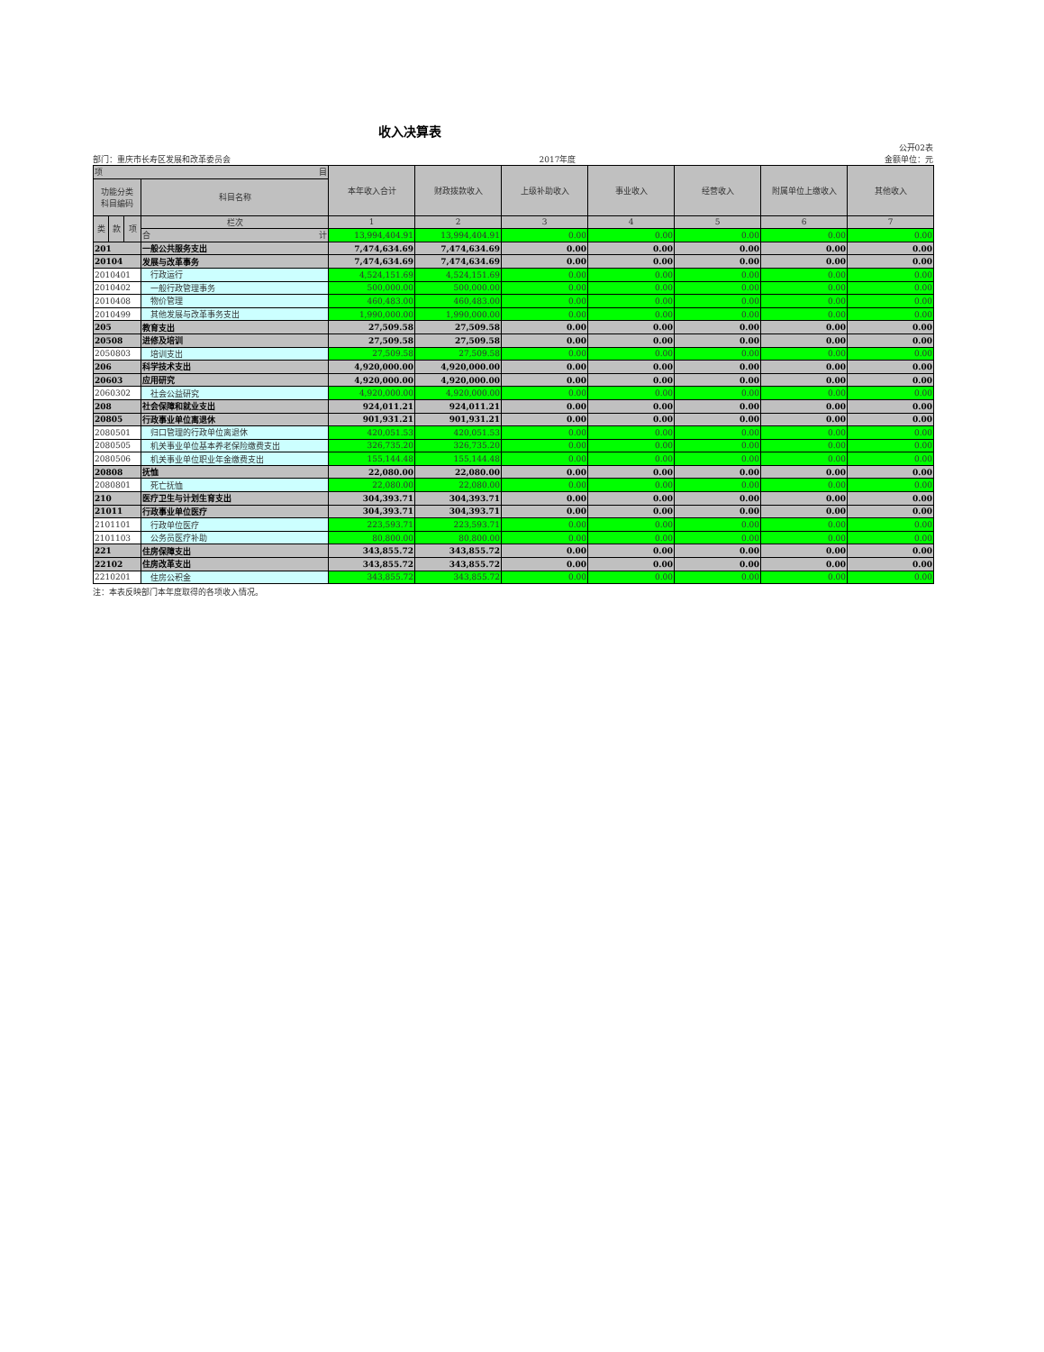收入决算表
公开02表
部门：重庆市长寿区发展和改革委员会 2017年度 金额单位：元
| 项 目 | | | | 本年收入合计 | 财政拨款收入 | 上级补助收入 | 事业收入 | 经营收入 | 附属单位上缴收入 | 其他收入 |
| --- | --- | --- | --- | --- | --- | --- | --- | --- | --- | --- |
| 功能分类 科目编码 | | | 科目名称 | | | | | | | |
| 类 | 款 | 项 | 栏次 | 1 | 2 | 3 | 4 | 5 | 6 | 7 |
| | | | 合 计 | 13,994,404.91 | 13,994,404.91 | 0.00 | 0.00 | 0.00 | 0.00 | 0.00 |
| 201 | | | 一般公共服务支出 | 7,474,634.69 | 7,474,634.69 | 0.00 | 0.00 | 0.00 | 0.00 | 0.00 |
| 20104 | | | 发展与改革事务 | 7,474,634.69 | 7,474,634.69 | 0.00 | 0.00 | 0.00 | 0.00 | 0.00 |
| 2010401 | | | 行政运行 | 4,524,151.69 | 4,524,151.69 | 0.00 | 0.00 | 0.00 | 0.00 | 0.00 |
| 2010402 | | | 一般行政管理事务 | 500,000.00 | 500,000.00 | 0.00 | 0.00 | 0.00 | 0.00 | 0.00 |
| 2010408 | | | 物价管理 | 460,483.00 | 460,483.00 | 0.00 | 0.00 | 0.00 | 0.00 | 0.00 |
| 2010499 | | | 其他发展与改革事务支出 | 1,990,000.00 | 1,990,000.00 | 0.00 | 0.00 | 0.00 | 0.00 | 0.00 |
| 205 | | | 教育支出 | 27,509.58 | 27,509.58 | 0.00 | 0.00 | 0.00 | 0.00 | 0.00 |
| 20508 | | | 进修及培训 | 27,509.58 | 27,509.58 | 0.00 | 0.00 | 0.00 | 0.00 | 0.00 |
| 2050803 | | | 培训支出 | 27,509.58 | 27,509.58 | 0.00 | 0.00 | 0.00 | 0.00 | 0.00 |
| 206 | | | 科学技术支出 | 4,920,000.00 | 4,920,000.00 | 0.00 | 0.00 | 0.00 | 0.00 | 0.00 |
| 20603 | | | 应用研究 | 4,920,000.00 | 4,920,000.00 | 0.00 | 0.00 | 0.00 | 0.00 | 0.00 |
| 2060302 | | | 社会公益研究 | 4,920,000.00 | 4,920,000.00 | 0.00 | 0.00 | 0.00 | 0.00 | 0.00 |
| 208 | | | 社会保障和就业支出 | 924,011.21 | 924,011.21 | 0.00 | 0.00 | 0.00 | 0.00 | 0.00 |
| 20805 | | | 行政事业单位离退休 | 901,931.21 | 901,931.21 | 0.00 | 0.00 | 0.00 | 0.00 | 0.00 |
| 2080501 | | | 归口管理的行政单位离退休 | 420,051.53 | 420,051.53 | 0.00 | 0.00 | 0.00 | 0.00 | 0.00 |
| 2080505 | | | 机关事业单位基本养老保险缴费支出 | 326,735.20 | 326,735.20 | 0.00 | 0.00 | 0.00 | 0.00 | 0.00 |
| 2080506 | | | 机关事业单位职业年金缴费支出 | 155,144.48 | 155,144.48 | 0.00 | 0.00 | 0.00 | 0.00 | 0.00 |
| 20808 | | | 抚恤 | 22,080.00 | 22,080.00 | 0.00 | 0.00 | 0.00 | 0.00 | 0.00 |
| 2080801 | | | 死亡抚恤 | 22,080.00 | 22,080.00 | 0.00 | 0.00 | 0.00 | 0.00 | 0.00 |
| 210 | | | 医疗卫生与计划生育支出 | 304,393.71 | 304,393.71 | 0.00 | 0.00 | 0.00 | 0.00 | 0.00 |
| 21011 | | | 行政事业单位医疗 | 304,393.71 | 304,393.71 | 0.00 | 0.00 | 0.00 | 0.00 | 0.00 |
| 2101101 | | | 行政单位医疗 | 223,593.71 | 223,593.71 | 0.00 | 0.00 | 0.00 | 0.00 | 0.00 |
| 2101103 | | | 公务员医疗补助 | 80,800.00 | 80,800.00 | 0.00 | 0.00 | 0.00 | 0.00 | 0.00 |
| 221 | | | 住房保障支出 | 343,855.72 | 343,855.72 | 0.00 | 0.00 | 0.00 | 0.00 | 0.00 |
| 22102 | | | 住房改革支出 | 343,855.72 | 343,855.72 | 0.00 | 0.00 | 0.00 | 0.00 | 0.00 |
| 2210201 | | | 住房公积金 | 343,855.72 | 343,855.72 | 0.00 | 0.00 | 0.00 | 0.00 | 0.00 |
注：本表反映部门本年度取得的各项收入情况。